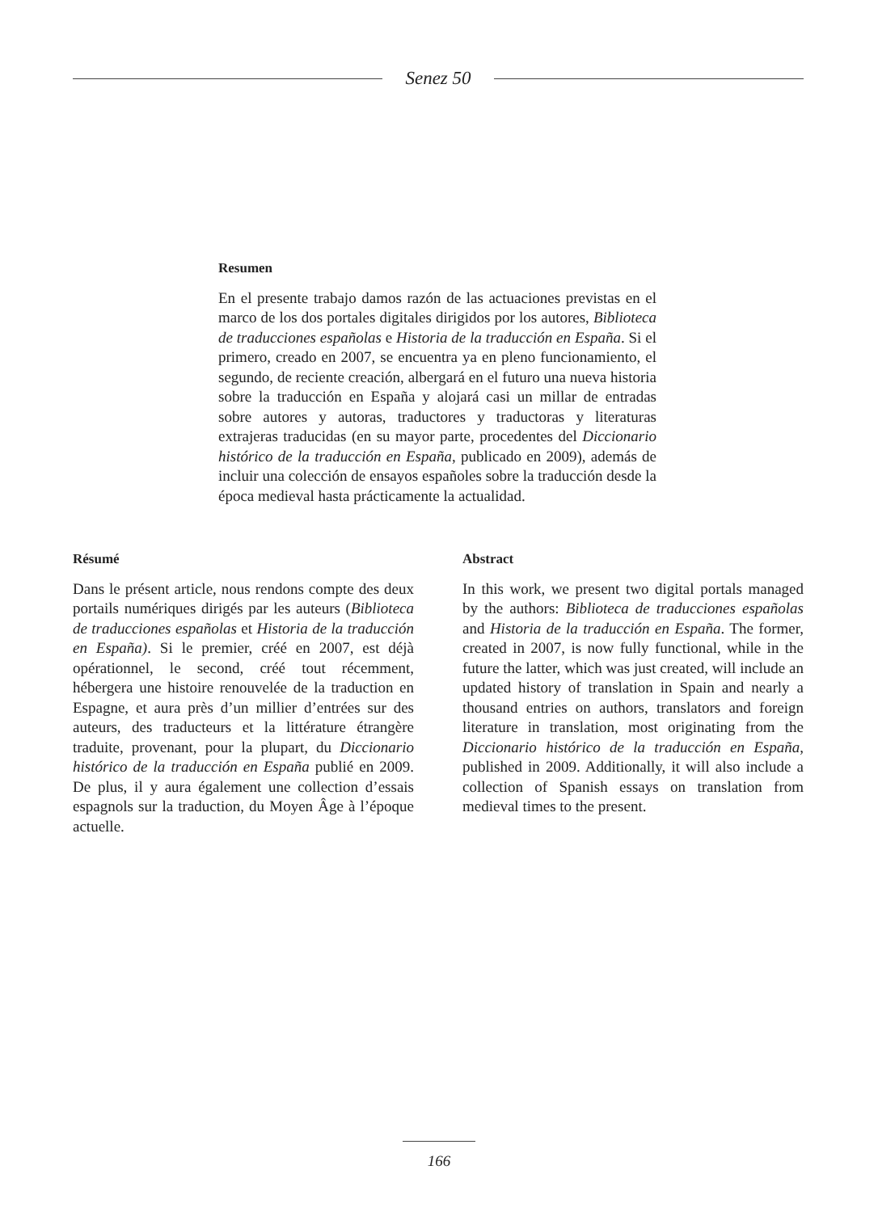Senez 50
Resumen
En el presente trabajo damos razón de las actuaciones previstas en el marco de los dos portales digitales dirigidos por los autores, Biblioteca de traducciones españolas e Historia de la traducción en España. Si el primero, creado en 2007, se encuentra ya en pleno funcionamiento, el segundo, de reciente creación, albergará en el futuro una nueva historia sobre la traducción en España y alojará casi un millar de entradas sobre autores y autoras, traductores y traductoras y literaturas extrajeras traducidas (en su mayor parte, procedentes del Diccionario histórico de la traducción en España, publicado en 2009), además de incluir una colección de ensayos españoles sobre la traducción desde la época medieval hasta prácticamente la actualidad.
Résumé
Dans le présent article, nous rendons compte des deux portails numériques dirigés par les auteurs (Biblioteca de traducciones españolas et Historia de la traducción en España). Si le premier, créé en 2007, est déjà opérationnel, le second, créé tout récemment, hébergera une histoire renouvelée de la traduction en Espagne, et aura près d’un millier d’entrées sur des auteurs, des traducteurs et la littérature étrangère traduite, provenant, pour la plupart, du Diccionario histórico de la traducción en España publié en 2009. De plus, il y aura également une collection d’essais espagnols sur la traduction, du Moyen Âge à l’époque actuelle.
Abstract
In this work, we present two digital portals managed by the authors: Biblioteca de traducciones españolas and Historia de la traducción en España. The former, created in 2007, is now fully functional, while in the future the latter, which was just created, will include an updated history of translation in Spain and nearly a thousand entries on authors, translators and foreign literature in translation, most originating from the Diccionario histórico de la traducción en España, published in 2009. Additionally, it will also include a collection of Spanish essays on translation from medieval times to the present.
166